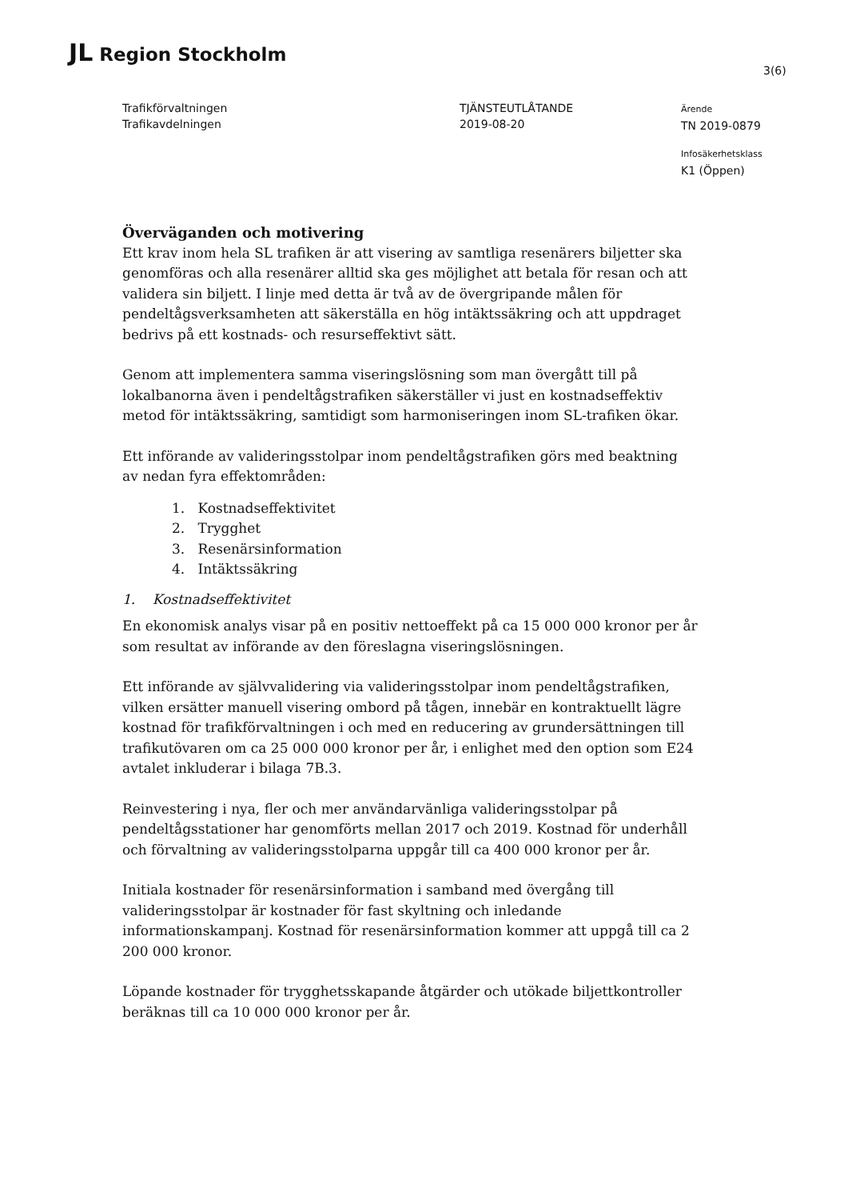JL Region Stockholm
3(6)
Trafikförvaltningen
Trafikavdelningen
TJÄNSTEUTLÅTANDE
2019-08-20
Ärende
TN 2019-0879
Infosäkerhetsklass
K1 (Öppen)
Överväganden och motivering
Ett krav inom hela SL trafiken är att visering av samtliga resenärers biljetter ska genomföras och alla resenärer alltid ska ges möjlighet att betala för resan och att validera sin biljett. I linje med detta är två av de övergripande målen för pendeltågsverksamheten att säkerställa en hög intäktssäkring och att uppdraget bedrivs på ett kostnads- och resurseffektivt sätt.
Genom att implementera samma viseringslösning som man övergått till på lokalbanorna även i pendeltågstrafiken säkerställer vi just en kostnadseffektiv metod för intäktssäkring, samtidigt som harmoniseringen inom SL-trafiken ökar.
Ett införande av valideringsstolpar inom pendeltågstrafiken görs med beaktning av nedan fyra effektområden:
1. Kostnadseffektivitet
2. Trygghet
3. Resenärsinformation
4. Intäktssäkring
1. Kostnadseffektivitet
En ekonomisk analys visar på en positiv nettoeffekt på ca 15 000 000 kronor per år som resultat av införande av den föreslagna viseringslösningen.
Ett införande av självvalidering via valideringsstolpar inom pendeltågstrafiken, vilken ersätter manuell visering ombord på tågen, innebär en kontraktuellt lägre kostnad för trafikförvaltningen i och med en reducering av grundersättningen till trafikutövaren om ca 25 000 000 kronor per år, i enlighet med den option som E24 avtalet inkluderar i bilaga 7B.3.
Reinvestering i nya, fler och mer användarvänliga valideringsstolpar på pendeltågsstationer har genomförts mellan 2017 och 2019. Kostnad för underhåll och förvaltning av valideringsstolparna uppgår till ca 400 000 kronor per år.
Initiala kostnader för resenärsinformation i samband med övergång till valideringsstolpar är kostnader för fast skyltning och inledande informationskampanj. Kostnad för resenärsinformation kommer att uppgå till ca 2 200 000 kronor.
Löpande kostnader för trygghetsskapande åtgärder och utökade biljettkontroller beräknas till ca 10 000 000 kronor per år.